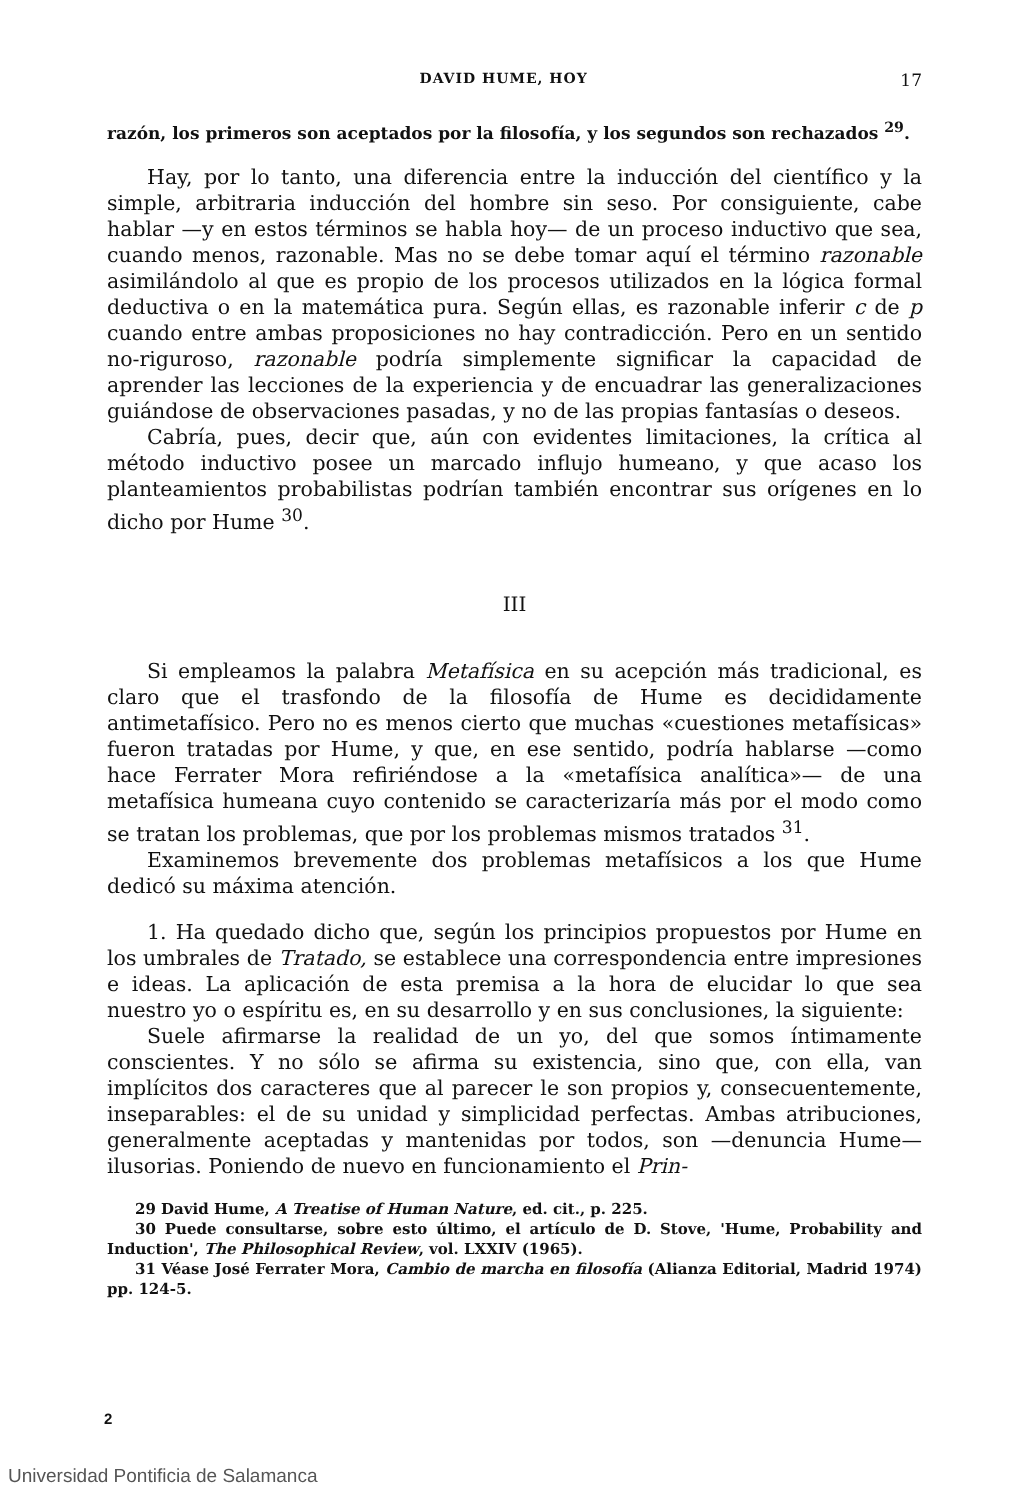DAVID HUME, HOY 17
razón, los primeros son aceptados por la filosofía, y los segundos son rechazados <sup>29</sup>.
Hay, por lo tanto, una diferencia entre la inducción del científico y la simple, arbitraria inducción del hombre sin seso. Por consiguiente, cabe hablar —y en estos términos se habla hoy— de un proceso inductivo que sea, cuando menos, razonable. Mas no se debe tomar aquí el término razonable asimilándolo al que es propio de los procesos utilizados en la lógica formal deductiva o en la matemática pura. Según ellas, es razonable inferir c de p cuando entre ambas proposiciones no hay contradicción. Pero en un sentido no-riguroso, razonable podría simplemente significar la capacidad de aprender las lecciones de la experiencia y de encuadrar las generalizaciones guiándose de observaciones pasadas, y no de las propias fantasías o deseos.
Cabría, pues, decir que, aún con evidentes limitaciones, la crítica al método inductivo posee un marcado influjo humeano, y que acaso los planteamientos probabilistas podrían también encontrar sus orígenes en lo dicho por Hume <sup>30</sup>.
III
Si empleamos la palabra Metafísica en su acepción más tradicional, es claro que el trasfondo de la filosofía de Hume es decididamente antimetafísico. Pero no es menos cierto que muchas «cuestiones metafísicas» fueron tratadas por Hume, y que, en ese sentido, podría hablarse —como hace Ferrater Mora refiriéndose a la «metafísica analítica»— de una metafísica humeana cuyo contenido se caracterizaría más por el modo como se tratan los problemas, que por los problemas mismos tratados <sup>31</sup>.
Examinemos brevemente dos problemas metafísicos a los que Hume dedicó su máxima atención.
1. Ha quedado dicho que, según los principios propuestos por Hume en los umbrales de Tratado, se establece una correspondencia entre impresiones e ideas. La aplicación de esta premisa a la hora de elucidar lo que sea nuestro yo o espíritu es, en su desarrollo y en sus conclusiones, la siguiente:
Suele afirmarse la realidad de un yo, del que somos íntimamente conscientes. Y no sólo se afirma su existencia, sino que, con ella, van implícitos dos caracteres que al parecer le son propios y, consecuentemente, inseparables: el de su unidad y simplicidad perfectas. Ambas atribuciones, generalmente aceptadas y mantenidas por todos, son —denuncia Hume— ilusorias. Poniendo de nuevo en funcionamiento el Prin-
29 David Hume, A Treatise of Human Nature, ed. cit., p. 225.
30 Puede consultarse, sobre esto último, el artículo de D. Stove, 'Hume, Probability and Induction', The Philosophical Review, vol. LXXIV (1965).
31 Véase José Ferrater Mora, Cambio de marcha en filosofía (Alianza Editorial, Madrid 1974) pp. 124-5.
2
Universidad Pontificia de Salamanca